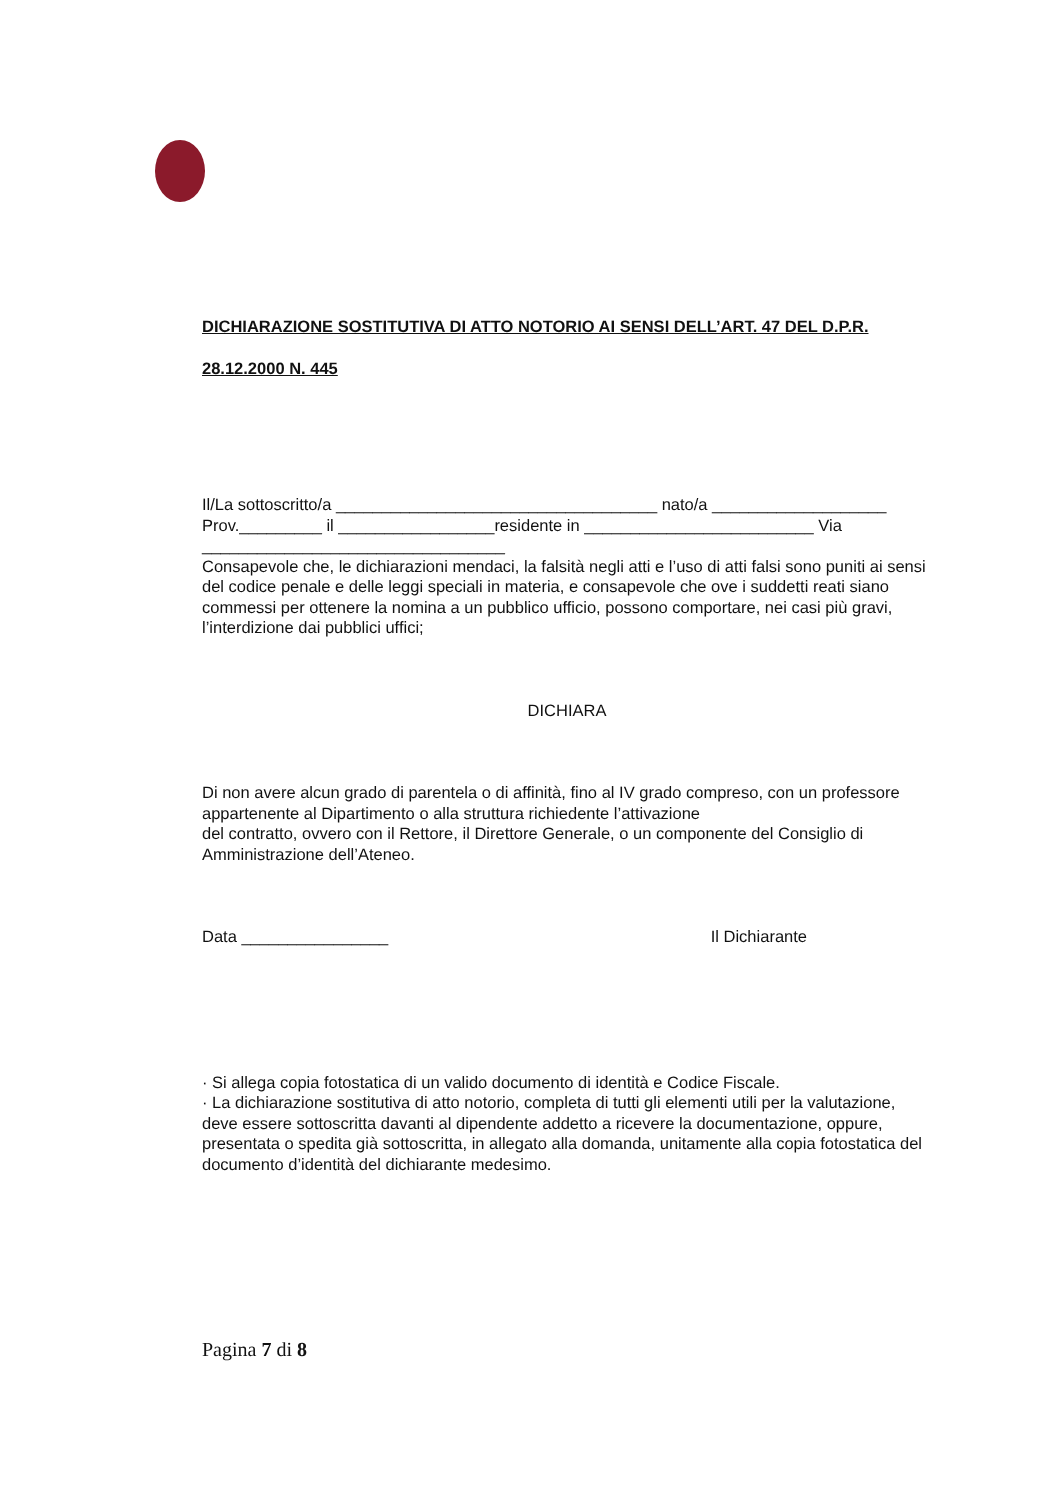DICHIARAZIONE SOSTITUTIVA DI ATTO NOTORIO AI SENSI DELL’ART. 47 DEL D.P.R.
28.12.2000 N. 445
Il/La sottoscritto/a ___________________________________ nato/a ___________________
Prov._________ il _________________residente in _________________________ Via _________________________________
Consapevole che, le dichiarazioni mendaci, la falsità negli atti e l’uso di atti falsi sono puniti ai sensi del codice penale e delle leggi speciali in materia, e consapevole che ove i suddetti reati siano commessi per ottenere la nomina a un pubblico ufficio, possono comportare, nei casi più gravi, l’interdizione dai pubblici uffici;
DICHIARA
Di non avere alcun grado di parentela o di affinità, fino al IV grado compreso, con un professore appartenente al Dipartimento o alla struttura richiedente l’attivazione
del contratto, ovvero con il Rettore, il Direttore Generale, o un componente del Consiglio di Amministrazione dell’Ateneo.
Data ________________ Il Dichiarante
· Si allega copia fotostatica di un valido documento di identità e Codice Fiscale.
· La dichiarazione sostitutiva di atto notorio, completa di tutti gli elementi utili per la valutazione, deve essere sottoscritta davanti al dipendente addetto a ricevere la documentazione, oppure, presentata o spedita già sottoscritta, in allegato alla domanda, unitamente alla copia fotostatica del documento d’identità del dichiarante medesimo.
Pagina 7 di 8